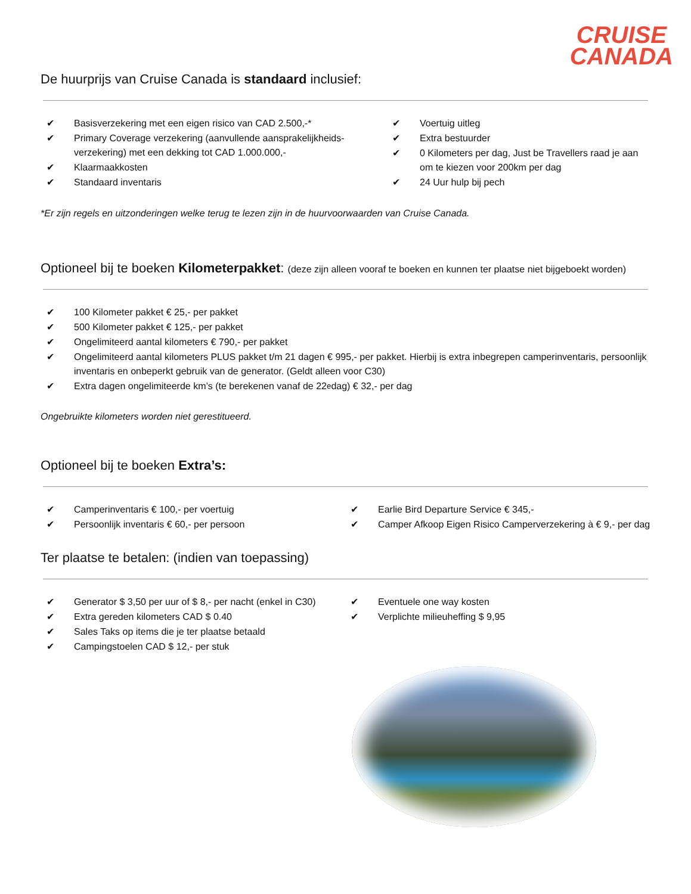CRUISE
CANADA
De huurprijs van Cruise Canada is standaard inclusief:
✔ Basisverzekering met een eigen risico van CAD 2.500,-*
✔ Primary Coverage verzekering (aanvullende aansprakelijkheids-verzekering) met een dekking tot CAD 1.000.000,-
✔ Klaarmaakkosten
✔ Standaard inventaris
✔ Voertuig uitleg
✔ Extra bestuurder
✔ 0 Kilometers per dag, Just be Travellers raad je aan om te kiezen voor 200km per dag
✔ 24 Uur hulp bij pech
*Er zijn regels en uitzonderingen welke terug te lezen zijn in de huurvoorwaarden van Cruise Canada.
Optioneel bij te boeken Kilometerpakket: (deze zijn alleen vooraf te boeken en kunnen ter plaatse niet bijgeboekt worden)
✔ 100 Kilometer pakket € 25,- per pakket
✔ 500 Kilometer pakket € 125,- per pakket
✔ Ongelimiteerd aantal kilometers € 790,- per pakket
✔ Ongelimiteerd aantal kilometers PLUS pakket t/m 21 dagen € 995,- per pakket. Hierbij is extra inbegrepen camperinventaris, persoonlijk inventaris en onbeperkt gebruik van de generator. (Geldt alleen voor C30)
✔ Extra dagen ongelimiteerde km’s (te berekenen vanaf de 22<sup>e</sup> dag) € 32,- per dag
Ongebruikte kilometers worden niet gerestitueerd.
Optioneel bij te boeken Extra’s:
✔ Camperinventaris € 100,- per voertuig
✔ Persoonlijk inventaris € 60,- per persoon
✔ Earlie Bird Departure Service € 345,-
✔ Camper Afkoop Eigen Risico Camperverzekering à € 9,- per dag
Ter plaatse te betalen: (indien van toepassing)
✔ Generator $ 3,50 per uur of $ 8,- per nacht (enkel in C30)
✔ Extra gereden kilometers CAD $ 0.40
✔ Sales Taks op items die je ter plaatse betaald
✔ Campingstoelen CAD $ 12,- per stuk
✔ Eventuele one way kosten
✔ Verplichte milieuheffing $ 9,95